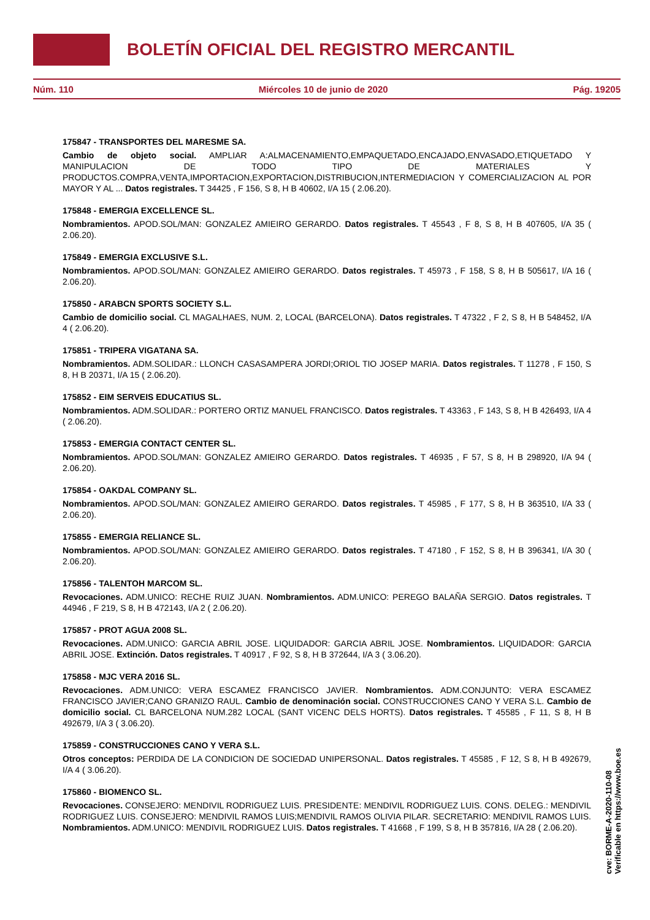BOLETÍN OFICIAL DEL REGISTRO MERCANTIL
Núm. 110 Miércoles 10 de junio de 2020 Pág. 19205
175847 - TRANSPORTES DEL MARESME SA.
Cambio de objeto social. AMPLIAR A:ALMACENAMIENTO,EMPAQUETADO,ENCAJADO,ENVASADO,ETIQUETADO Y MANIPULACION DE TODO TIPO DE MATERIALES Y PRODUCTOS.COMPRA,VENTA,IMPORTACION,EXPORTACION,DISTRIBUCION,INTERMEDIACION Y COMERCIALIZACION AL POR MAYOR Y AL ... Datos registrales. T 34425 , F 156, S 8, H B 40602, I/A 15 ( 2.06.20).
175848 - EMERGIA EXCELLENCE SL.
Nombramientos. APOD.SOL/MAN: GONZALEZ AMIEIRO GERARDO. Datos registrales. T 45543 , F 8, S 8, H B 407605, I/A 35 ( 2.06.20).
175849 - EMERGIA EXCLUSIVE S.L.
Nombramientos. APOD.SOL/MAN: GONZALEZ AMIEIRO GERARDO. Datos registrales. T 45973 , F 158, S 8, H B 505617, I/A 16 ( 2.06.20).
175850 - ARABCN SPORTS SOCIETY S.L.
Cambio de domicilio social. CL MAGALHAES, NUM. 2, LOCAL (BARCELONA). Datos registrales. T 47322 , F 2, S 8, H B 548452, I/A 4 ( 2.06.20).
175851 - TRIPERA VIGATANA SA.
Nombramientos. ADM.SOLIDAR.: LLONCH CASASAMPERA JORDI;ORIOL TIO JOSEP MARIA. Datos registrales. T 11278 , F 150, S 8, H B 20371, I/A 15 ( 2.06.20).
175852 - EIM SERVEIS EDUCATIUS SL.
Nombramientos. ADM.SOLIDAR.: PORTERO ORTIZ MANUEL FRANCISCO. Datos registrales. T 43363 , F 143, S 8, H B 426493, I/A 4 ( 2.06.20).
175853 - EMERGIA CONTACT CENTER SL.
Nombramientos. APOD.SOL/MAN: GONZALEZ AMIEIRO GERARDO. Datos registrales. T 46935 , F 57, S 8, H B 298920, I/A 94 ( 2.06.20).
175854 - OAKDAL COMPANY SL.
Nombramientos. APOD.SOL/MAN: GONZALEZ AMIEIRO GERARDO. Datos registrales. T 45985 , F 177, S 8, H B 363510, I/A 33 ( 2.06.20).
175855 - EMERGIA RELIANCE SL.
Nombramientos. APOD.SOL/MAN: GONZALEZ AMIEIRO GERARDO. Datos registrales. T 47180 , F 152, S 8, H B 396341, I/A 30 ( 2.06.20).
175856 - TALENTOH MARCOM SL.
Revocaciones. ADM.UNICO: RECHE RUIZ JUAN. Nombramientos. ADM.UNICO: PEREGO BALAÑA SERGIO. Datos registrales. T 44946 , F 219, S 8, H B 472143, I/A 2 ( 2.06.20).
175857 - PROT AGUA 2008 SL.
Revocaciones. ADM.UNICO: GARCIA ABRIL JOSE. LIQUIDADOR: GARCIA ABRIL JOSE. Nombramientos. LIQUIDADOR: GARCIA ABRIL JOSE. Extinción. Datos registrales. T 40917 , F 92, S 8, H B 372644, I/A 3 ( 3.06.20).
175858 - MJC VERA 2016 SL.
Revocaciones. ADM.UNICO: VERA ESCAMEZ FRANCISCO JAVIER. Nombramientos. ADM.CONJUNTO: VERA ESCAMEZ FRANCISCO JAVIER;CANO GRANIZO RAUL. Cambio de denominación social. CONSTRUCCIONES CANO Y VERA S.L. Cambio de domicilio social. CL BARCELONA NUM.282 LOCAL (SANT VICENC DELS HORTS). Datos registrales. T 45585 , F 11, S 8, H B 492679, I/A 3 ( 3.06.20).
175859 - CONSTRUCCIONES CANO Y VERA S.L.
Otros conceptos: PERDIDA DE LA CONDICION DE SOCIEDAD UNIPERSONAL. Datos registrales. T 45585 , F 12, S 8, H B 492679, I/A 4 ( 3.06.20).
175860 - BIOMENCO SL.
Revocaciones. CONSEJERO: MENDIVIL RODRIGUEZ LUIS. PRESIDENTE: MENDIVIL RODRIGUEZ LUIS. CONS. DELEG.: MENDIVIL RODRIGUEZ LUIS. CONSEJERO: MENDIVIL RAMOS LUIS;MENDIVIL RAMOS OLIVIA PILAR. SECRETARIO: MENDIVIL RAMOS LUIS. Nombramientos. ADM.UNICO: MENDIVIL RODRIGUEZ LUIS. Datos registrales. T 41668 , F 199, S 8, H B 357816, I/A 28 ( 2.06.20).
cve: BORME-A-2020-110-08
Verificable en https://www.boe.es